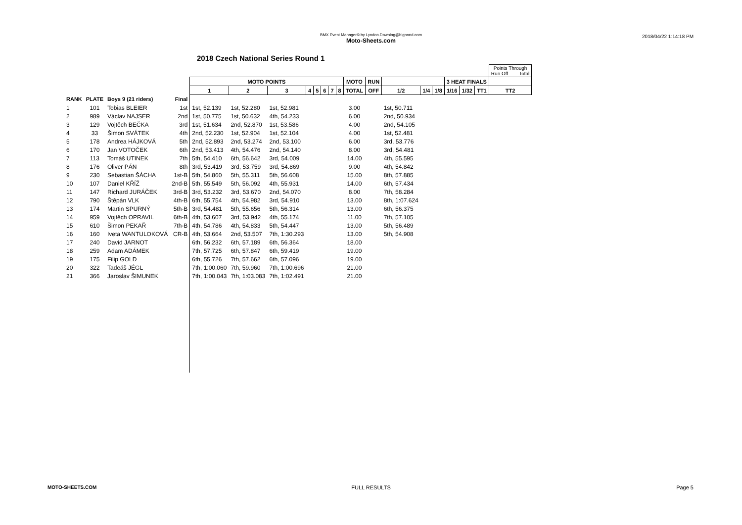BMX Event Manager© by Lyndon.Downing@bigpond.com
Moto-Sheets.com
2018/04/22 1:14:18 PM
2018 Czech National Series Round 1
| | | | | | | | | | | | | | | | | | | | | Points Through Run Off Total |
| | | | | MOTO POINTS | | | | | | | | MOTO | RUN | | | | 3 HEAT FINALS | | | |
| | | | | 1 | 2 | 3 | 4 | 5 | 6 | 7 | 8 | TOTAL | OFF | 1/2 | 1/4 | 1/8 | 1/16 | 1/32 | TT1 | TT2 |
| RANK | PLATE | Boys 9 (21 riders) | Final | | | | | | | | | | | | | | | | | |
| 1 | 101 | Tobias BLEIER | 1st | 1st, 52.139 | 1st, 52.280 | 1st, 52.981 | | | | | | 3.00 | | 1st, 50.711 | | | | | | |
| 2 | 989 | Václav NAJSER | 2nd | 1st, 50.775 | 1st, 50.632 | 4th, 54.233 | | | | | | 6.00 | | 2nd, 50.934 | | | | | | |
| 3 | 129 | Vojtěch BEČKA | 3rd | 1st, 51.634 | 2nd, 52.870 | 1st, 53.586 | | | | | | 4.00 | | 2nd, 54.105 | | | | | | |
| 4 | 33 | Šimon SVÁTEK | 4th | 2nd, 52.230 | 1st, 52.904 | 1st, 52.104 | | | | | | 4.00 | | 1st, 52.481 | | | | | | |
| 5 | 178 | Andrea HÁJKOVÁ | 5th | 2nd, 52.893 | 2nd, 53.274 | 2nd, 53.100 | | | | | | 6.00 | | 3rd, 53.776 | | | | | | |
| 6 | 170 | Jan VOTOČEK | 6th | 2nd, 53.413 | 4th, 54.476 | 2nd, 54.140 | | | | | | 8.00 | | 3rd, 54.481 | | | | | | |
| 7 | 113 | Tomáš UTINEK | 7th | 5th, 54.410 | 6th, 56.642 | 3rd, 54.009 | | | | | | 14.00 | | 4th, 55.595 | | | | | | |
| 8 | 176 | Oliver PÁN | 8th | 3rd, 53.419 | 3rd, 53.759 | 3rd, 54.869 | | | | | | 9.00 | | 4th, 54.842 | | | | | | |
| 9 | 230 | Sebastian ŠÁCHA | 1st-B | 5th, 54.860 | 5th, 55.311 | 5th, 56.608 | | | | | | 15.00 | | 8th, 57.885 | | | | | | |
| 10 | 107 | Daniel KŘÍŽ | 2nd-B | 5th, 55.549 | 5th, 56.092 | 4th, 55.931 | | | | | | 14.00 | | 6th, 57.434 | | | | | | |
| 11 | 147 | Richard JURÁČEK | 3rd-B | 3rd, 53.232 | 3rd, 53.670 | 2nd, 54.070 | | | | | | 8.00 | | 7th, 58.284 | | | | | | |
| 12 | 790 | Štěpán VLK | 4th-B | 6th, 55.754 | 4th, 54.982 | 3rd, 54.910 | | | | | | 13.00 | | 8th, 1:07.624 | | | | | | |
| 13 | 174 | Martin SPURNÝ | 5th-B | 3rd, 54.481 | 5th, 55.656 | 5th, 56.314 | | | | | | 13.00 | | 6th, 56.375 | | | | | | |
| 14 | 959 | Vojtěch OPRAVIL | 6th-B | 4th, 53.607 | 3rd, 53.942 | 4th, 55.174 | | | | | | 11.00 | | 7th, 57.105 | | | | | | |
| 15 | 610 | Šimon PEKAŘ | 7th-B | 4th, 54.786 | 4th, 54.833 | 5th, 54.447 | | | | | | 13.00 | | 5th, 56.489 | | | | | | |
| 16 | 160 | Iveta WANTULOKOVÁ | CR-B | 4th, 53.664 | 2nd, 53.507 | 7th, 1:30.293 | | | | | | 13.00 | | 5th, 54.908 | | | | | | |
| 17 | 240 | David JARNOT | | 6th, 56.232 | 6th, 57.189 | 6th, 56.364 | | | | | | 18.00 | | | | | | | | |
| 18 | 259 | Adam ADÁMEK | | 7th, 57.725 | 6th, 57.847 | 6th, 59.419 | | | | | | 19.00 | | | | | | | | |
| 19 | 175 | Filip GOLD | | 6th, 55.726 | 7th, 57.662 | 6th, 57.096 | | | | | | 19.00 | | | | | | | | |
| 20 | 322 | Tadeáš JÉGL | | 7th, 1:00.060 | 7th, 59.960 | 7th, 1:00.696 | | | | | | 21.00 | | | | | | | | |
| 21 | 366 | Jaroslav ŠIMUNEK | | 7th, 1:00.043 | 7th, 1:03.083 | 7th, 1:02.491 | | | | | | 21.00 | | | | | | | | |
MOTO-SHEETS.COM
FULL RESULTS
Page 5